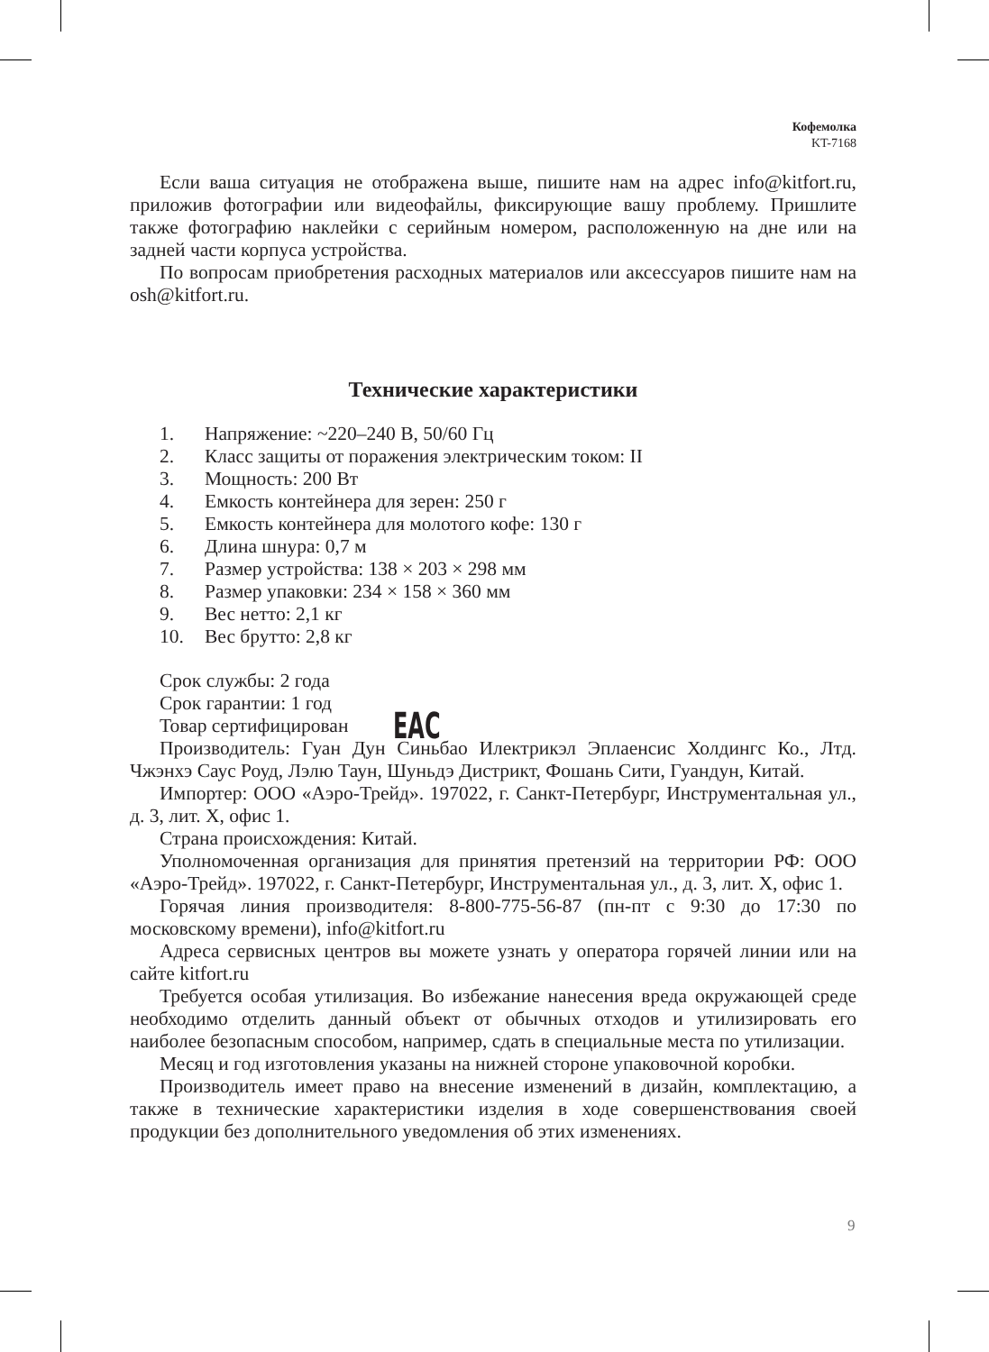Кофемолка
KT-7168
Если ваша ситуация не отображена выше, пишите нам на адрес info@kitfort.ru, приложив фотографии или видеофайлы, фиксирующие вашу проблему. Пришлите также фотографию наклейки с серийным номером, расположенную на дне или на задней части корпуса устройства.
По вопросам приобретения расходных материалов или аксессуаров пишите нам на osh@kitfort.ru.
Технические характеристики
1. Напряжение: ~220–240 В, 50/60 Гц
2. Класс защиты от поражения электрическим током: II
3. Мощность: 200 Вт
4. Емкость контейнера для зерен: 250 г
5. Емкость контейнера для молотого кофе: 130 г
6. Длина шнура: 0,7 м
7. Размер устройства: 138 × 203 × 298 мм
8. Размер упаковки: 234 × 158 × 360 мм
9. Вес нетто: 2,1 кг
10. Вес брутто: 2,8 кг
Срок службы: 2 года
Срок гарантии: 1 год
Товар сертифицирован EAC
Производитель: Гуан Дун Синьбао Илектрикэл Эплаенсис Холдингс Ко., Лтд. Чжэнхэ Саус Роуд, Лэлю Таун, Шуньдэ Дистрикт, Фошань Сити, Гуандун, Китай.
Импортер: ООО «Аэро-Трейд». 197022, г. Санкт-Петербург, Инструментальная ул., д. 3, лит. Х, офис 1.
Страна происхождения: Китай.
Уполномоченная организация для принятия претензий на территории РФ: ООО «Аэро-Трейд». 197022, г. Санкт-Петербург, Инструментальная ул., д. 3, лит. Х, офис 1.
Горячая линия производителя: 8-800-775-56-87 (пн-пт с 9:30 до 17:30 по московскому времени), info@kitfort.ru
Адреса сервисных центров вы можете узнать у оператора горячей линии или на сайте kitfort.ru
Требуется особая утилизация. Во избежание нанесения вреда окружающей среде необходимо отделить данный объект от обычных отходов и утилизировать его наиболее безопасным способом, например, сдать в специальные места по утилизации.
Месяц и год изготовления указаны на нижней стороне упаковочной коробки.
Производитель имеет право на внесение изменений в дизайн, комплектацию, а также в технические характеристики изделия в ходе совершенствования своей продукции без дополнительного уведомления об этих изменениях.
9